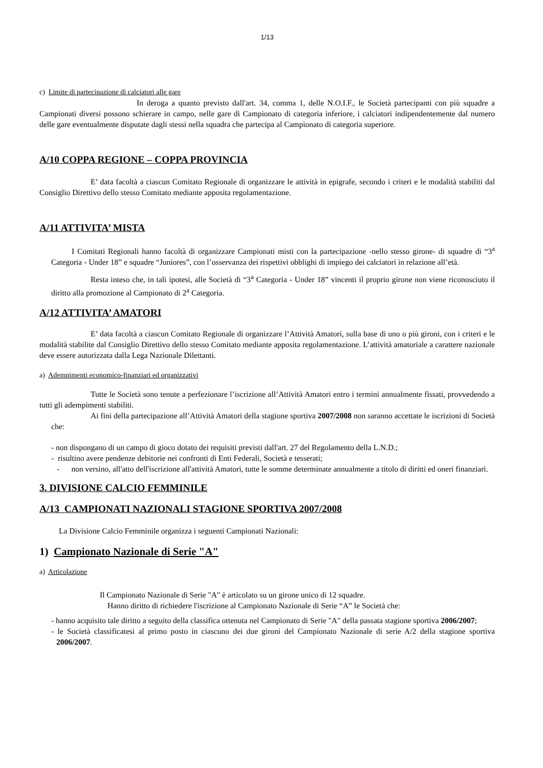1/13
c) Limite di partecipazione di calciatori alle gare
In deroga a quanto previsto dall'art. 34, comma 1, delle N.O.I.F., le Società partecipanti con più squadre a Campionati diversi possono schierare in campo, nelle gare di Campionato di categoria inferiore, i calciatori indipendentemente dal numero delle gare eventualmente disputate dagli stessi nella squadra che partecipa al Campionato di categoria superiore.
A/10 COPPA REGIONE – COPPA PROVINCIA
E’ data facoltà a ciascun Comitato Regionale di organizzare le attività in epigrafe, secondo i criteri e le modalità stabiliti dal Consiglio Direttivo dello stesso Comitato mediante apposita regolamentazione.
A/11 ATTIVITA’ MISTA
I Comitati Regionali hanno facoltà di organizzare Campionati misti con la partecipazione -nello stesso girone- di squadre di “3<sup>a</sup> Categoria - Under 18” e squadre “Juniores”, con l’osservanza dei rispettivi obblighi di impiego dei calciatori in relazione all’età.
Resta inteso che, in tali ipotesi, alle Società di “3<sup>a</sup> Categoria - Under 18” vincenti il proprio girone non viene riconosciuto il diritto alla promozione al Campionato di 2<sup>a</sup> Categoria.
A/12 ATTIVITA’ AMATORI
E’ data facoltà a ciascun Comitato Regionale di organizzare l’Attività Amatori, sulla base di uno o più gironi, con i criteri e le modalità stabilite dal Consiglio Direttivo dello stesso Comitato mediante apposita regolamentazione. L’attività amatoriale a carattere nazionale deve essere autorizzata dalla Lega Nazionale Dilettanti.
a) Adempimenti economico-finanziari ed organizzativi
Tutte le Società sono tenute a perfezionare l’iscrizione all’Attività Amatori entro i termini annualmente fissati, provvedendo a tutti gli adempimenti stabiliti.
Ai fini della partecipazione all’Attività Amatori della stagione sportiva 2007/2008 non saranno accettate le iscrizioni di Società che:
- non dispongano di un campo di gioco dotato dei requisiti previsti dall'art. 27 del Regolamento della L.N.D.;
- risultino avere pendenze debitorie nei confronti di Enti Federali, Società e tesserati;
- non versino, all'atto dell'iscrizione all'attività Amatori, tutte le somme determinate annualmente a titolo di diritti ed oneri finanziari.
3. DIVISIONE CALCIO FEMMINILE
A/13 CAMPIONATI NAZIONALI STAGIONE SPORTIVA 2007/2008
La Divisione Calcio Femminile organizza i seguenti Campionati Nazionali:
1) Campionato Nazionale di Serie "A"
a) Articolazione
Il Campionato Nazionale di Serie "A" è articolato su un girone unico di 12 squadre.
Hanno diritto di richiedere l'iscrizione al Campionato Nazionale di Serie “A” le Società che:
- hanno acquisito tale diritto a seguito della classifica ottenuta nel Campionato di Serie "A" della passata stagione sportiva 2006/2007;
- le Società classificatesi al primo posto in ciascuno dei due gironi del Campionato Nazionale di serie A/2 della stagione sportiva 2006/2007.